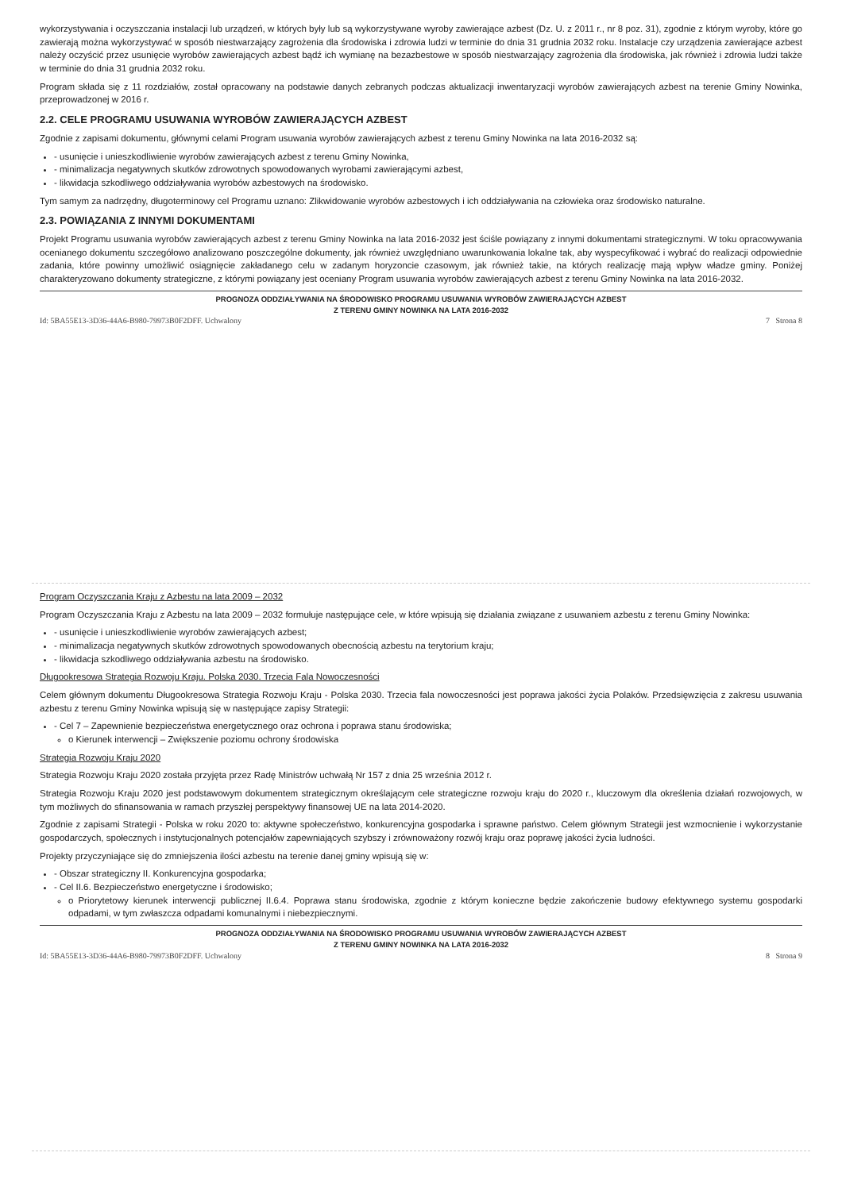wykorzystywania i oczyszczania instalacji lub urządzeń, w których były lub są wykorzystywane wyroby zawierające azbest (Dz. U. z 2011 r., nr 8 poz. 31), zgodnie z którym wyroby, które go zawierają można wykorzystywać w sposób niestwarzający zagrożenia dla środowiska i zdrowia ludzi w terminie do dnia 31 grudnia 2032 roku. Instalacje czy urządzenia zawierające azbest należy oczyścić przez usunięcie wyrobów zawierających azbest bądź ich wymianę na bezazbestowe w sposób niestwarzający zagrożenia dla środowiska, jak również i zdrowia ludzi także w terminie do dnia 31 grudnia 2032 roku.
Program składa się z 11 rozdziałów, został opracowany na podstawie danych zebranych podczas aktualizacji inwentaryzacji wyrobów zawierających azbest na terenie Gminy Nowinka, przeprowadzonej w 2016 r.
2.2. CELE PROGRAMU USUWANIA WYROBÓW ZAWIERAJĄCYCH AZBEST
Zgodnie z zapisami dokumentu, głównymi celami Program usuwania wyrobów zawierających azbest z terenu Gminy Nowinka na lata 2016-2032 są:
- usunięcie i unieszkodliwienie wyrobów zawierających azbest z terenu Gminy Nowinka,
- minimalizacja negatywnych skutków zdrowotnych spowodowanych wyrobami zawierającymi azbest,
- likwidacja szkodliwego oddziaływania wyrobów azbestowych na środowisko.
Tym samym za nadrzędny, długoterminowy cel Programu uznano: Zlikwidowanie wyrobów azbestowych i ich oddziaływania na człowieka oraz środowisko naturalne.
2.3. POWIĄZANIA Z INNYMI DOKUMENTAMI
Projekt Programu usuwania wyrobów zawierających azbest z terenu Gminy Nowinka na lata 2016-2032 jest ściśle powiązany z innymi dokumentami strategicznymi. W toku opracowywania ocenianego dokumentu szczegółowo analizowano poszczególne dokumenty, jak również uwzględniano uwarunkowania lokalne tak, aby wyspecyfikować i wybrać do realizacji odpowiednie zadania, które powinny umożliwić osiągnięcie zakładanego celu w zadanym horyzoncie czasowym, jak również takie, na których realizację mają wpływ władze gminy. Poniżej charakteryzowano dokumenty strategiczne, z którymi powiązany jest oceniany Program usuwania wyrobów zawierających azbest z terenu Gminy Nowinka na lata 2016-2032.
PROGNOZA ODDZIAŁYWANIA NA ŚRODOWISKO PROGRAMU USUWANIA WYROBÓW ZAWIERAJĄCYCH AZBEST
Z TERENU GMINY NOWINKA NA LATA 2016-2032
Id: 5BA55E13-3D36-44A6-B980-79973B0F2DFF. Uchwalony 7 Strona 8
Program Oczyszczania Kraju z Azbestu na lata 2009 – 2032
Program Oczyszczania Kraju z Azbestu na lata 2009 – 2032 formułuje następujące cele, w które wpisują się działania związane z usuwaniem azbestu z terenu Gminy Nowinka:
- usunięcie i unieszkodliwienie wyrobów zawierających azbest;
- minimalizacja negatywnych skutków zdrowotnych spowodowanych obecnością azbestu na terytorium kraju;
- likwidacja szkodliwego oddziaływania azbestu na środowisko.
Długookresowa Strategia Rozwoju Kraju. Polska 2030. Trzecia Fala Nowoczesności
Celem głównym dokumentu Długookresowa Strategia Rozwoju Kraju - Polska 2030. Trzecia fala nowoczesności jest poprawa jakości życia Polaków. Przedsięwzięcia z zakresu usuwania azbestu z terenu Gminy Nowinka wpisują się w następujące zapisy Strategii:
- Cel 7 – Zapewnienie bezpieczeństwa energetycznego oraz ochrona i poprawa stanu środowiska;
o Kierunek interwencji – Zwiększenie poziomu ochrony środowiska
Strategia Rozwoju Kraju 2020
Strategia Rozwoju Kraju 2020 została przyjęta przez Radę Ministrów uchwałą Nr 157 z dnia 25 września 2012 r.
Strategia Rozwoju Kraju 2020 jest podstawowym dokumentem strategicznym określającym cele strategiczne rozwoju kraju do 2020 r., kluczowym dla określenia działań rozwojowych, w tym możliwych do sfinansowania w ramach przyszłej perspektywy finansowej UE na lata 2014-2020.
Zgodnie z zapisami Strategii - Polska w roku 2020 to: aktywne społeczeństwo, konkurencyjna gospodarka i sprawne państwo. Celem głównym Strategii jest wzmocnienie i wykorzystanie gospodarczych, społecznych i instytucjonalnych potencjałów zapewniających szybszy i zrównoważony rozwój kraju oraz poprawę jakości życia ludności.
Projekty przyczyniające się do zmniejszenia ilości azbestu na terenie danej gminy wpisują się w:
- Obszar strategiczny II. Konkurencyjna gospodarka;
- Cel II.6. Bezpieczeństwo energetyczne i środowisko;
o Priorytetowy kierunek interwencji publicznej II.6.4. Poprawa stanu środowiska, zgodnie z którym konieczne będzie zakończenie budowy efektywnego systemu gospodarki odpadami, w tym zwłaszcza odpadami komunalnymi i niebezpiecznymi.
PROGNOZA ODDZIAŁYWANIA NA ŚRODOWISKO PROGRAMU USUWANIA WYROBÓW ZAWIERAJĄCYCH AZBEST
Z TERENU GMINY NOWINKA NA LATA 2016-2032
Id: 5BA55E13-3D36-44A6-B980-79973B0F2DFF. Uchwalony 8 Strona 9